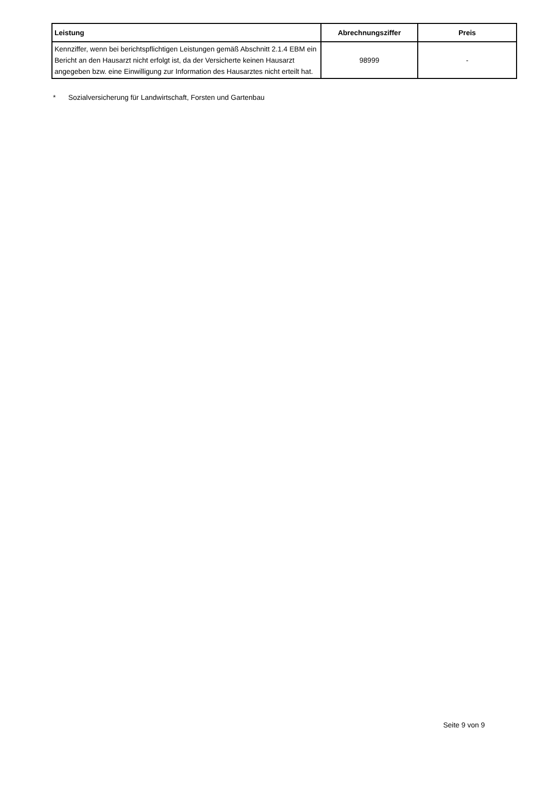| Leistung | Abrechnungsziffer | Preis |
| --- | --- | --- |
| Kennziffer, wenn bei berichtspflichtigen Leistungen gemäß Abschnitt 2.1.4 EBM ein Bericht an den Hausarzt nicht erfolgt ist, da der Versicherte keinen Hausarzt angegeben bzw. eine Einwilligung zur Information des Hausarztes nicht erteilt hat. | 98999 | - |
* Sozialversicherung für Landwirtschaft, Forsten und Gartenbau
Seite 9 von 9